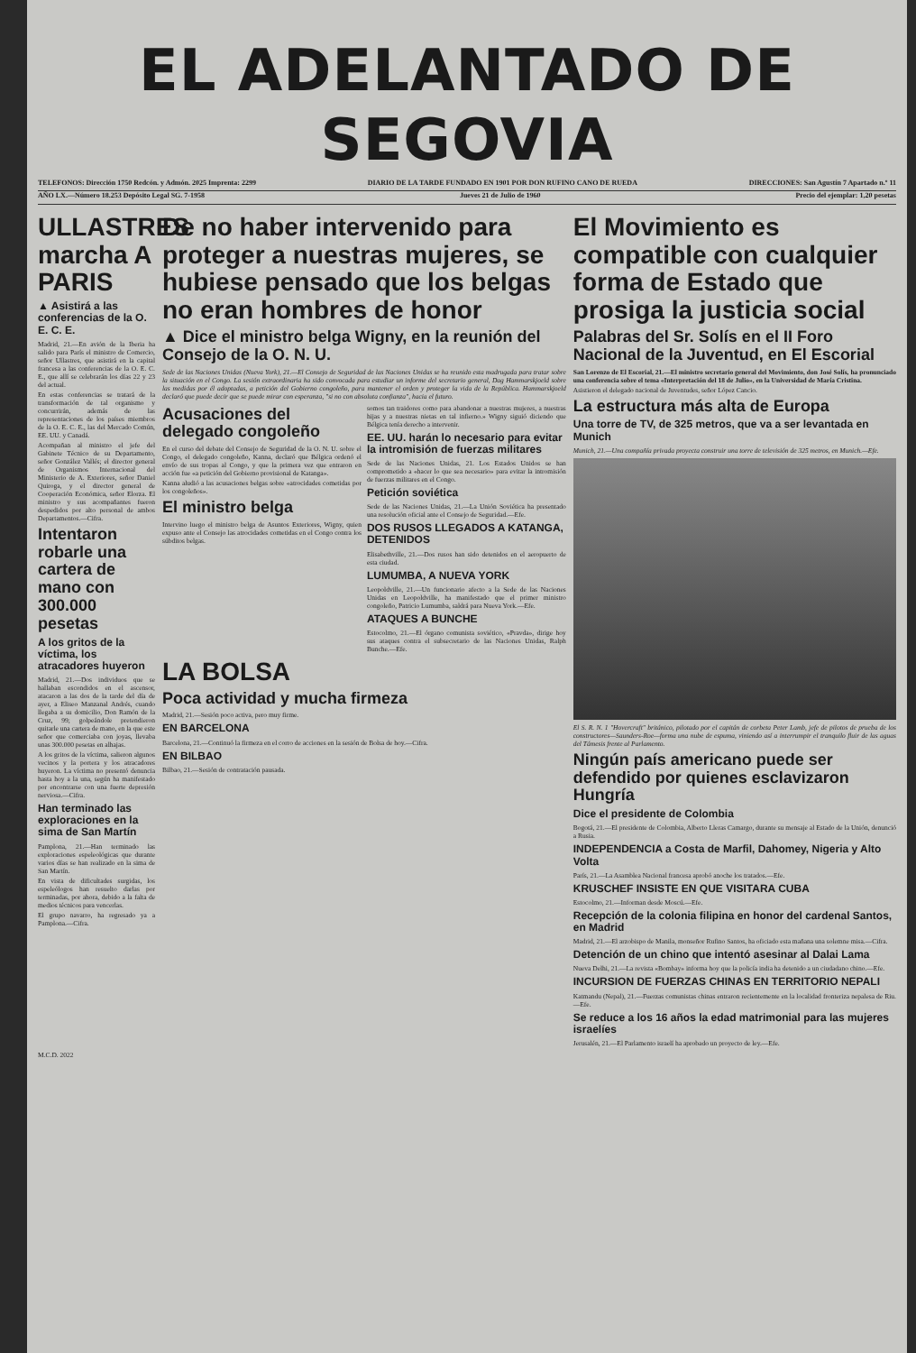EL ADELANTADO DE SEGOVIA
TELEFONOS: Dirección 1750 Redcón. y Admón. 2025 Imprenta: 2299 DIARIO DE LA TARDE FUNDADO EN 1901 POR DON RUFINO CANO DE RUEDA DIRECCIONES: San Agustín 7 Apartado n.º 11
AÑO LX.—Número 18.253 Depósito Legal SG. 7-1958 Jueves 21 de Julio de 1960 Precio del ejemplar: 1,20 pesetas
ULLASTRES marcha A PARIS
▲ Asistirá a las conferencias de la O. E. C. E.
Madrid, 21.—En avión de la Iberia ha salido para París el ministro de Comercio, señor Ullastres, que asistirá en la capital francesa a las conferencias de la O. E. C. E., que allí se celebrarán los días 22 y 23 del actual.
En estas conferencias se tratará de la transformación de tal organismo y concurrirán, además de las representaciones de los países miembros de la O. E. C. E., las del Mercado Común, EE. UU. y Canadá.
Acompañan al ministro el jefe del Gabinete Técnico de su Departamento, señor González Vallés; el director general de Organismos Internacional del Ministerio de A. Exteriores, señor Daniel Quiroga, y el director general de Cooperación Económica, señor Elorza. El ministro y sus acompañantes fueron despedidos por alto personal de ambos Departamentos.—Cifra.
Intentaron robarle una cartera de mano con 300.000 pesetas
A los gritos de la víctima, los atracadores huyeron
Madrid, 21.—Dos individuos que se hallaban escondidos en el ascensor, atacaron a las dos de la tarde del día de ayer, a Eliseo Manzanal Andrés, cuando llegaba a su domicilio, Don Ramón de la Cruz, 99; golpeándole pretendieron quitarle una cartera de mano, en la que este señor que comerciaba con joyas, llevaba unas 300.000 pesetas en alhajas.
A los gritos de la víctima, salieron algunos vecinos y la portera y los atracadores huyeron. La víctima no presentó denuncia hasta hoy a la una, según ha manifestado por encontrarse con una fuerte depresión nerviosa.—Cifra.
Han terminado las exploraciones en la sima de San Martín
Pamplona, 21.—Han terminado las exploraciones espeleológicas que durante varios días se han realizado en la sima de San Martín.
En vista de dificultades surgidas, los espeleólogos han resuelto darlas por terminadas, por ahora, debido a la falta de medios técnicos para vencerlas.
El grupo navarro, ha regresado ya a Pamplona.—Cifra.
De no haber intervenido para proteger a nuestras mujeres, se hubiese pensado que los belgas no eran hombres de honor
▲ Dice el ministro belga Wigny, en la reunión del Consejo de la O. N. U.
Sede de las Naciones Unidas (Nueva York), 21.—El Consejo de Seguridad de las Naciones Unidas se ha reunido esta madrugada para tratar sobre la situación en el Congo. La sesión extraordinaria ha sido convocada para estudiar un informe del secretario general, Dag Hammarskjoeld sobre las medidas por él adoptadas, a petición del Gobierno congoleño, para mantener el orden y proteger la vida de la República. Hammarskjoeld declaró que puede decir que se puede mirar con esperanza, "si no con absoluta confianza", hacia el futuro.
Acusaciones del delegado congoleño
En el curso del debate del Consejo de Seguridad de la O. N. U. sobre el Congo, el delegado congoleño, Kanna, declaró que Bélgica ordenó el envío de sus tropas al Congo, y que la primera vez que entraron en acción fue «a petición del Gobierno provisional de Katanga».
Kanna aludió a las acusaciones belgas sobre «atrocidades cometidas por los congoleños».
El ministro belga
Intervino luego el ministro belga de Asuntos Exteriores, Wigny, quien expuso ante el Consejo las atrocidades cometidas en el Congo contra los súbditos belgas.
somos tan traidores como para abandonar a nuestras mujeres, a nuestras hijas y a nuestras nietas en tal infierno.» Wigny siguió diciendo que Bélgica tenía derecho a intervenir.
EE. UU. harán lo necesario para evitar la intromisión de fuerzas militares
Sede de las Naciones Unidas, 21. Los Estados Unidos se han comprometido a «hacer lo que sea necesario» para evitar la intromisión de fuerzas militares en el Congo.
Petición soviética
Sede de las Naciones Unidas, 21.—La Unión Soviética ha presentado una resolución oficial ante el Consejo de Seguridad.—Efe.
DOS RUSOS LLEGADOS A KATANGA, DETENIDOS
Elisabethville, 21.—Dos rusos han sido detenidos en el aeropuerto de esta ciudad.
LUMUMBA, A NUEVA YORK
Leopoldville, 21.—Un funcionario afecto a la Sede de las Naciones Unidas en Leopoldville, ha manifestado que el primer ministro congoleño, Patricio Lumumba, saldrá para Nueva York.—Efe.
ATAQUES A BUNCHE
Estocolmo, 21.—El órgano comunista soviético, «Pravda», dirige hoy sus ataques contra el subsecretario de las Naciones Unidas, Ralph Bunche.—Efe.
LA BOLSA
Poca actividad y mucha firmeza
Madrid, 21.—Sesión poco activa, pero muy firme.
EN BARCELONA
Barcelona, 21.—Continuó la firmeza en el corro de acciones en la sesión de Bolsa de hoy.—Cifra.
EN BILBAO
Bilbao, 21.—Sesión de contratación pausada.
El Movimiento es compatible con cualquier forma de Estado que prosiga la justicia social
Palabras del Sr. Solís en el II Foro Nacional de la Juventud, en El Escorial
San Lorenzo de El Escorial, 21.—El ministro secretario general del Movimiento, don José Solís, ha pronunciado una conferencia sobre el tema «Interpretación del 18 de Julio», en la Universidad de María Cristina.
Asistieron el delegado nacional de Juventudes, señor López Cancio.
La estructura más alta de Europa
Una torre de TV, de 325 metros, que va a ser levantada en Munich
Munich, 21.—Una compañía privada proyecta construir una torre de televisión de 325 metros, en Munich.—Efe.
El S. R. N. 1 "Hovercraft" británico, pilotado por el capitán de corbeta Peter Lamb, jefe de pilotos de prueba de los constructores—Saunders-Roe—forma una nube de espuma, viniendo así a interrumpir el tranquilo fluir de las aguas del Támesis frente al Parlamento.
Ningún país americano puede ser defendido por quienes esclavizaron Hungría
Dice el presidente de Colombia
Bogotá, 21.—El presidente de Colombia, Alberto Lleras Camargo, durante su mensaje al Estado de la Unión, denunció a Rusia.
INDEPENDENCIA a Costa de Marfil, Dahomey, Nigeria y Alto Volta
París, 21.—La Asamblea Nacional francesa aprobó anoche los tratados.—Efe.
KRUSCHEF INSISTE EN QUE VISITARA CUBA
Estocolmo, 21.—Informan desde Moscú.—Efe.
Recepción de la colonia filipina en honor del cardenal Santos, en Madrid
Madrid, 21.—El arzobispo de Manila, monseñor Rufino Santos, ha oficiado esta mañana una solemne misa.—Cifra.
Detención de un chino que intentó asesinar al Dalai Lama
Nueva Delhi, 21.—La revista «Bombay» informa hoy que la policía india ha detenido a un ciudadano chino.—Efe.
INCURSION DE FUERZAS CHINAS EN TERRITORIO NEPALI
Katmandu (Nepal), 21.—Fuerzas comunistas chinas entraron recientemente en la localidad fronteriza nepalesa de Riu.—Efe.
Se reduce a los 16 años la edad matrimonial para las mujeres israelíes
Jerusalén, 21.—El Parlamento israelí ha aprobado un proyecto de ley.—Efe.
M.C.D. 2022